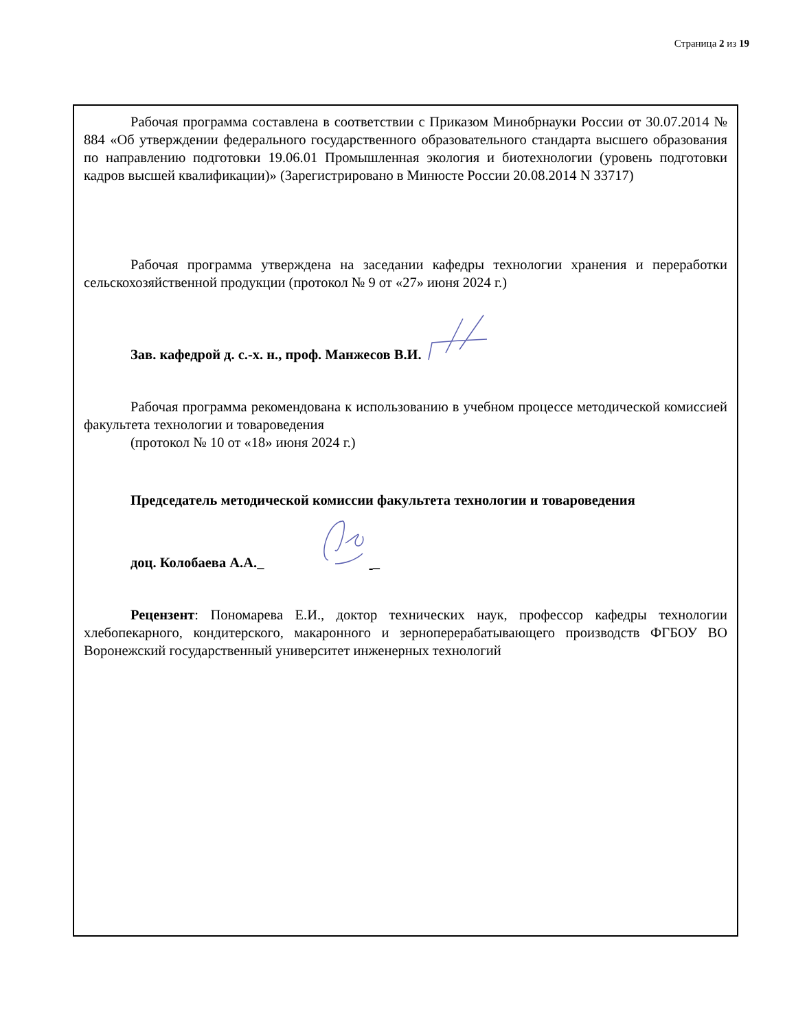Страница 2 из 19
Рабочая программа составлена в соответствии с Приказом Минобрнауки России от 30.07.2014 № 884 «Об утверждении федерального государственного образовательного стандарта высшего образования по направлению подготовки 19.06.01 Промышленная экология и биотехнологии (уровень подготовки кадров высшей квалификации)» (Зарегистрировано в Минюсте России 20.08.2014 N 33717)
Рабочая программа утверждена на заседании кафедры технологии хранения и переработки сельскохозяйственной продукции (протокол № 9 от «27» июня 2024 г.)
Зав. кафедрой д. с.-х. н., проф. Манжесов В.И.
Рабочая программа рекомендована к использованию в учебном процессе методической комиссией факультета технологии и товароведения
(протокол № 10 от «18» июня 2024 г.)
Председатель методической комиссии факультета технологии и товароведения
доц. Колобаева А.А._ _
Рецензент: Пономарева Е.И., доктор технических наук, профессор кафедры технологии хлебопекарного, кондитерского, макаронного и зерноперерабатывающего производств ФГБОУ ВО Воронежский государственный университет инженерных технологий